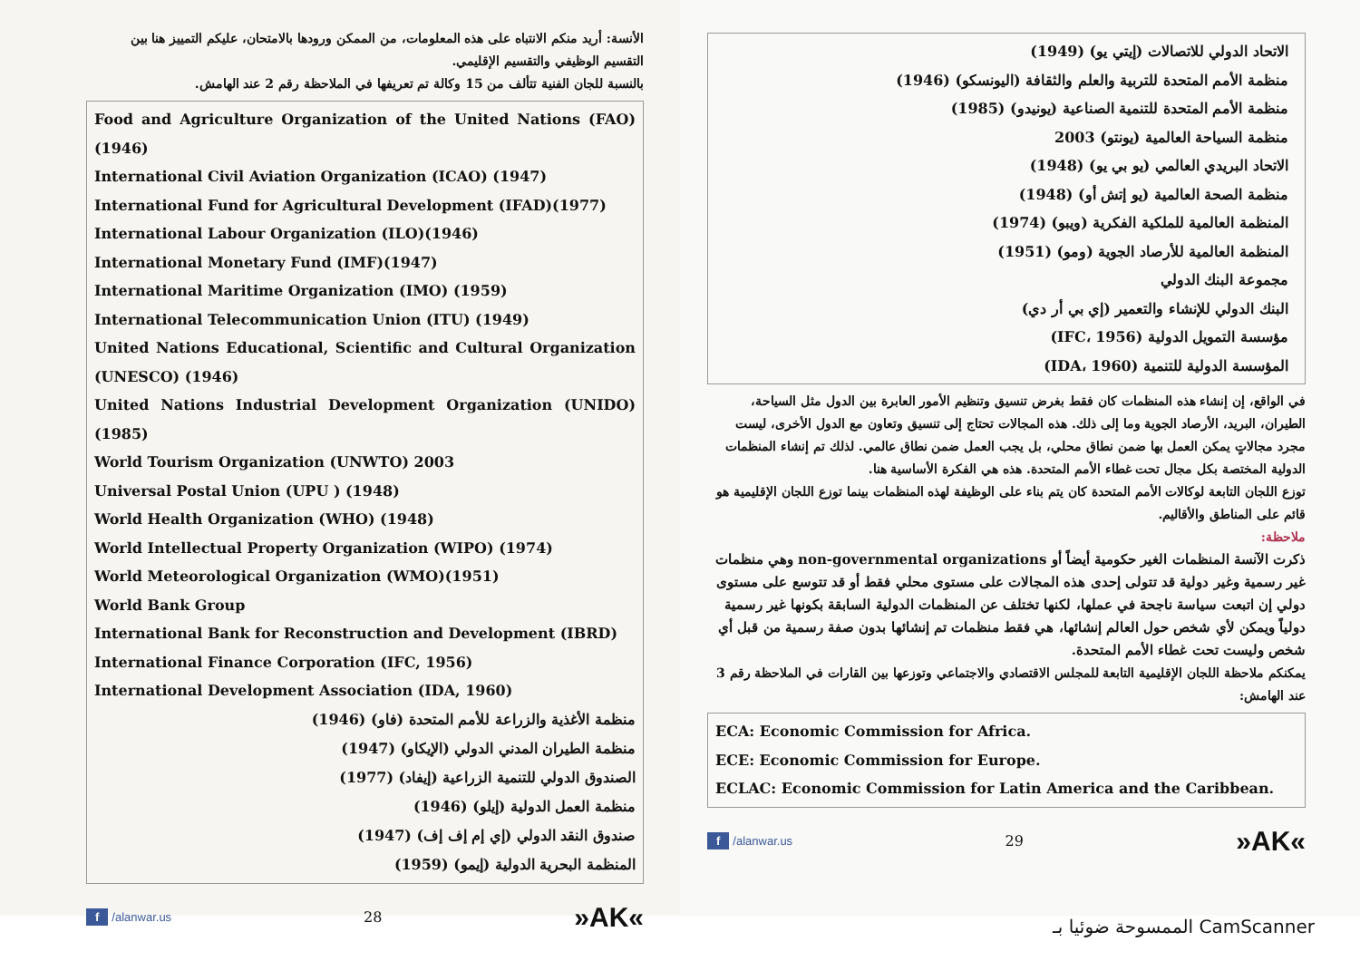الأنسة: أريد منكم الانتباه على هذه المعلومات، من الممكن ورودها بالامتحان، عليكم التمييز هنا بين التقسيم الوظيفي والتقسيم الإقليمي.
بالنسبة للجان الفنية تتألف من 15 وكالة تم تعريفها في الملاحظة رقم 2 عند الهامش.
Food and Agriculture Organization of the United Nations (FAO) (1946)
International Civil Aviation Organization (ICAO) (1947)
International Fund for Agricultural Development (IFAD)(1977)
International Labour Organization (ILO)(1946)
International Monetary Fund (IMF)(1947)
International Maritime Organization (IMO) (1959)
International Telecommunication Union (ITU) (1949)
United Nations Educational, Scientific and Cultural Organization (UNESCO) (1946)
United Nations Industrial Development Organization (UNIDO) (1985)
World Tourism Organization (UNWTO) 2003
Universal Postal Union (UPU ) (1948)
World Health Organization (WHO) (1948)
World Intellectual Property Organization (WIPO) (1974)
World Meteorological Organization (WMO)(1951)
World Bank Group
International Bank for Reconstruction and Development (IBRD)
International Finance Corporation (IFC, 1956)
International Development Association (IDA, 1960)
منظمة الأغذية والزراعة للأمم المتحدة (فاو) (1946)
منظمة الطيران المدني الدولي (الإيكاو) (1947)
الصندوق الدولي للتنمية الزراعية (إيفاد) (1977)
منظمة العمل الدولية (إيلو) (1946)
صندوق النقد الدولي (إي إم إف إف) (1947)
المنظمة البحرية الدولية (إيمو) (1959)
f /alanwar.us 28 »AK«
الاتحاد الدولي للاتصالات (إيتي يو) (1949)
منظمة الأمم المتحدة للتربية والعلم والثقافة (اليونسكو) (1946)
منظمة الأمم المتحدة للتنمية الصناعية (يونيدو) (1985)
منظمة السياحة العالمية (يونتو) 2003
الاتحاد البريدي العالمي (يو بي يو) (1948)
منظمة الصحة العالمية (يو إتش أو) (1948)
المنظمة العالمية للملكية الفكرية (ويبو) (1974)
المنظمة العالمية للأرصاد الجوية (ومو) (1951)
مجموعة البنك الدولي
البنك الدولي للإنشاء والتعمير (إي بي أر دي)
مؤسسة التمويل الدولية (IFC، 1956)
المؤسسة الدولية للتنمية (IDA، 1960)
في الواقع، إن إنشاء هذه المنظمات كان فقط بغرض تنسيق وتنظيم الأمور العابرة بين الدول مثل السياحة، الطيران، البريد، الأرصاد الجوية وما إلى ذلك. هذه المجالات تحتاج إلى تنسيق وتعاون مع الدول الأخرى، ليست مجرد مجالاتٍ يمكن العمل بها ضمن نطاق محلي، بل يجب العمل ضمن نطاق عالمي. لذلك تم إنشاء المنظمات الدولية المختصة بكل مجال تحت غطاء الأمم المتحدة. هذه هي الفكرة الأساسية هنا.
توزع اللجان التابعة لوكالات الأمم المتحدة كان يتم بناء على الوظيفة لهذه المنظمات بينما توزع اللجان الإقليمية هو قائم على المناطق والأقاليم.
ملاحظة:
ذكرت الآنسة المنظمات الغير حكومية أيضاً أو non-governmental organizations وهي منظمات غير رسمية وغير دولية قد تتولى إحدى هذه المجالات على مستوى محلي فقط أو قد تتوسع على مستوى دولي إن اتبعت سياسة ناجحة في عملها، لكنها تختلف عن المنظمات الدولية السابقة بكونها غير رسمية دولياً ويمكن لأي شخص حول العالم إنشائها، هي فقط منظمات تم إنشائها بدون صفة رسمية من قبل أي شخص وليست تحت غطاء الأمم المتحدة.
يمكنكم ملاحظة اللجان الإقليمية التابعة للمجلس الاقتصادي والاجتماعي وتوزعها بين القارات في الملاحظة رقم 3 عند الهامش:
ECA: Economic Commission for Africa.
ECE: Economic Commission for Europe.
ECLAC: Economic Commission for Latin America and the Caribbean.
f /alanwar.us 29 »AK«
الممسوحة ضوئيا بـ CamScanner